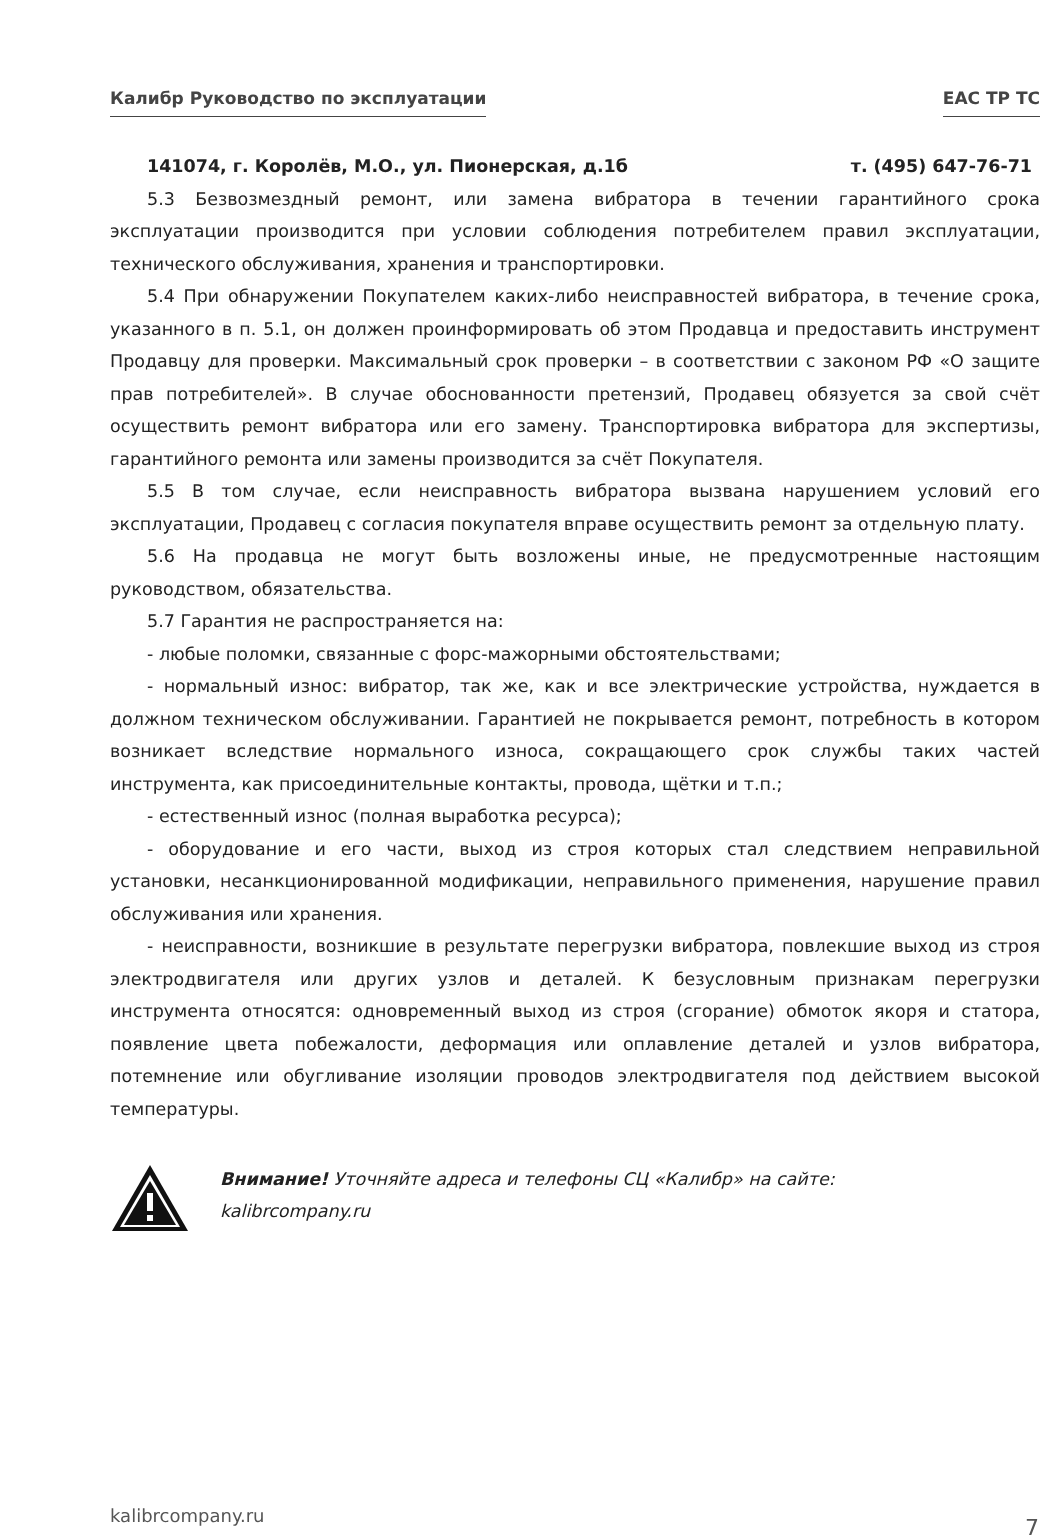Калибр Руководство по эксплуатации
EAC TP TC
141074, г. Королёв, М.О., ул. Пионерская, д.1б т. (495) 647-76-71
5.3 Безвозмездный ремонт, или замена вибратора в течении гарантийного срока эксплуатации производится при условии соблюдения потребителем правил эксплуатации, технического обслуживания, хранения и транспортировки.
5.4 При обнаружении Покупателем каких-либо неисправностей вибратора, в течение срока, указанного в п. 5.1, он должен проинформировать об этом Продавца и предоставить инструмент Продавцу для проверки. Максимальный срок проверки – в соответствии с законом РФ «О защите прав потребителей». В случае обоснованности претензий, Продавец обязуется за свой счёт осуществить ремонт вибратора или его замену. Транспортировка вибратора для экспертизы, гарантийного ремонта или замены производится за счёт Покупателя.
5.5 В том случае, если неисправность вибратора вызвана нарушением условий его эксплуатации, Продавец с согласия покупателя вправе осуществить ремонт за отдельную плату.
5.6 На продавца не могут быть возложены иные, не предусмотренные настоящим руководством, обязательства.
5.7 Гарантия не распространяется на:
- любые поломки, связанные с форс-мажорными обстоятельствами;
- нормальный износ: вибратор, так же, как и все электрические устройства, нуждается в должном техническом обслуживании. Гарантией не покрывается ремонт, потребность в котором возникает вследствие нормального износа, сокращающего срок службы таких частей инструмента, как присоединительные контакты, провода, щётки и т.п.;
- естественный износ (полная выработка ресурса);
- оборудование и его части, выход из строя которых стал следствием неправильной установки, несанкционированной модификации, неправильного применения, нарушение правил обслуживания или хранения.
- неисправности, возникшие в результате перегрузки вибратора, повлекшие выход из строя электродвигателя или других узлов и деталей. К безусловным признакам перегрузки инструмента относятся: одновременный выход из строя (сгорание) обмоток якоря и статора, появление цвета побежалости, деформация или оплавление деталей и узлов вибратора, потемнение или обугливание изоляции проводов электродвигателя под действием высокой температуры.
Внимание! Уточняйте адреса и телефоны СЦ «Калибр» на сайте:
kalibrcompany.ru
kalibrcompany.ru 7